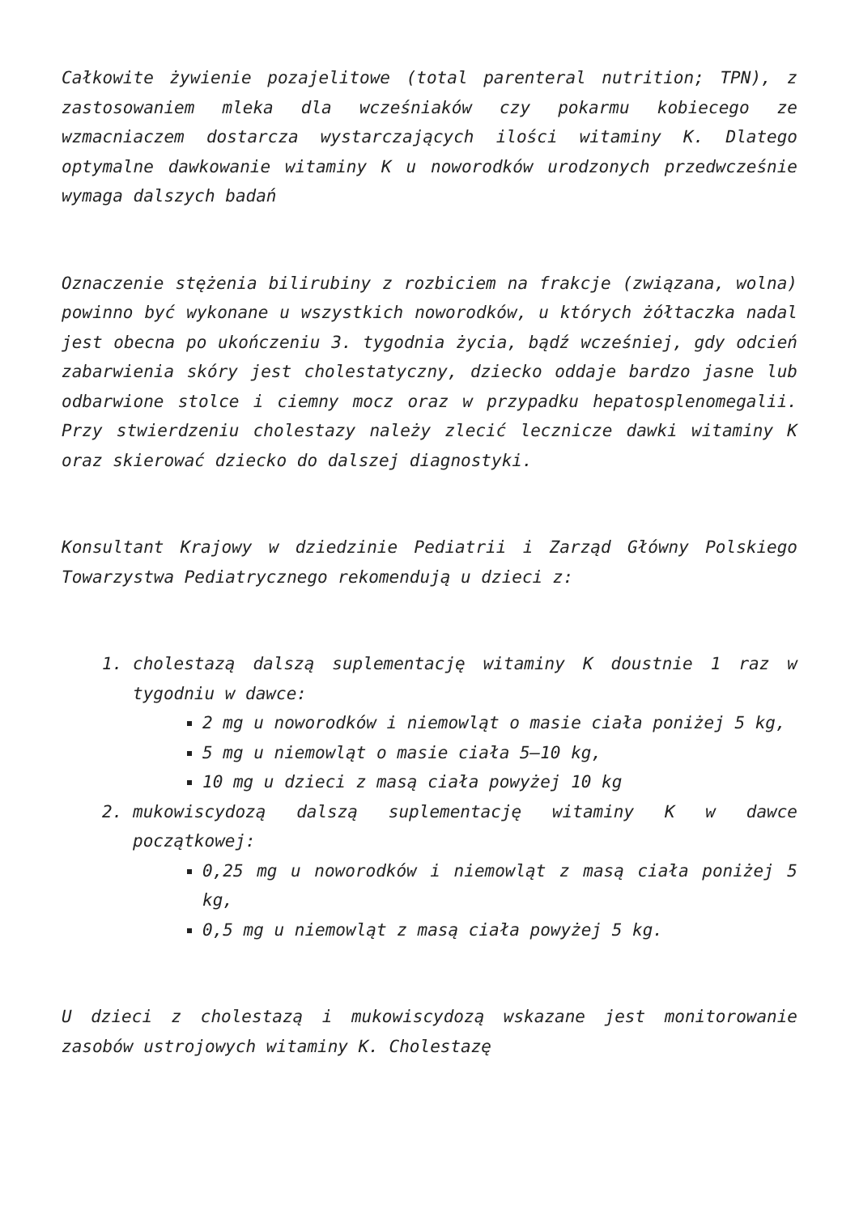Całkowite żywienie pozajelitowe (total parenteral nutrition; TPN), z zastosowaniem mleka dla wcześniaków czy pokarmu kobiecego ze wzmacniaczem dostarcza wystarczających ilości witaminy K. Dlatego optymalne dawkowanie witaminy K u noworodków urodzonych przedwcześnie wymaga dalszych badań
Oznaczenie stężenia bilirubiny z rozbiciem na frakcje (związana, wolna) powinno być wykonane u wszystkich noworodków, u których żółtaczka nadal jest obecna po ukończeniu 3. tygodnia życia, bądź wcześniej, gdy odcień zabarwienia skóry jest cholestatyczny, dziecko oddaje bardzo jasne lub odbarwione stolce i ciemny mocz oraz w przypadku hepatosplenomegalii. Przy stwierdzeniu cholestazy należy zlecić lecznicze dawki witaminy K oraz skierować dziecko do dalszej diagnostyki.
Konsultant Krajowy w dziedzinie Pediatrii i Zarząd Główny Polskiego Towarzystwa Pediatrycznego rekomendują u dzieci z:
1. cholestazą dalszą suplementację witaminy K doustnie 1 raz w tygodniu w dawce:
2 mg u noworodków i niemowląt o masie ciała poniżej 5 kg,
5 mg u niemowląt o masie ciała 5–10 kg,
10 mg u dzieci z masą ciała powyżej 10 kg
2. mukowiscydozą dalszą suplementację witaminy K w dawce początkowej:
0,25 mg u noworodków i niemowląt z masą ciała poniżej 5 kg,
0,5 mg u niemowląt z masą ciała powyżej 5 kg.
U dzieci z cholestazą i mukowiscydozą wskazane jest monitorowanie zasobów ustrojowych witaminy K. Cholestazę